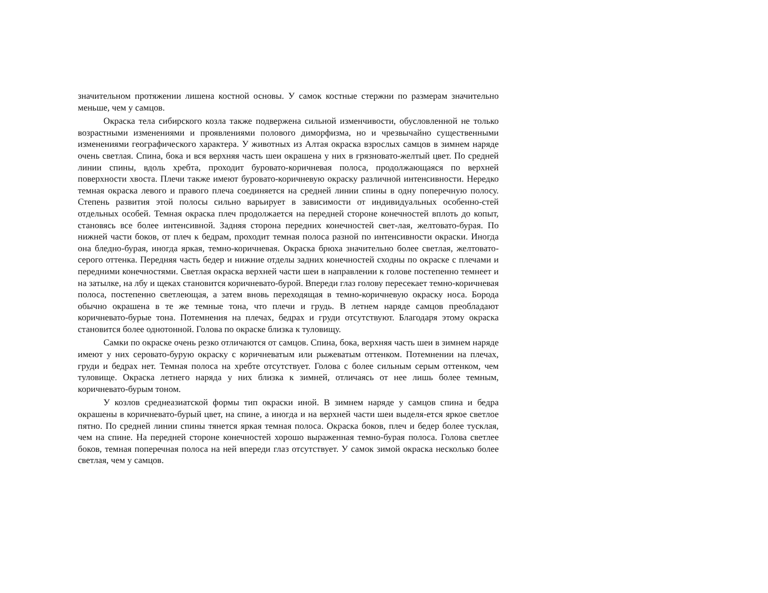значительном протяжении лишена костной основы. У самок костные стержни по размерам значительно меньше, чем у самцов.
Окраска тела сибирского козла также подвержена сильной изменчивости, обусловленной не только возрастными изменениями и проявлениями полового диморфизма, но и чрезвычайно существенными изменениями географического характера. У животных из Алтая окраска взрослых самцов в зимнем наряде очень светлая. Спина, бока и вся верхняя часть шеи окрашена у них в грязновато-желтый цвет. По средней линии спины, вдоль хребта, проходит буровато-коричневая полоса, продолжающаяся по верхней поверхности хвоста. Плечи также имеют буровато-коричневую окраску различной интенсивности. Нередко темная окраска левого и правого плеча соединяется на средней линии спины в одну поперечную полосу. Степень развития этой полосы сильно варьирует в зависимости от индивидуальных особенно-стей отдельных особей. Темная окраска плеч продолжается на передней стороне конечностей вплоть до копыт, становясь все более интенсивной. Задняя сторона передних конечностей свет-лая, желтовато-бурая. По нижней части боков, от плеч к бедрам, проходит темная полоса разной по интенсивности окраски. Иногда она бледно-бурая, иногда яркая, темно-коричневая. Окраска брюха значительно более светлая, желтовато-серого оттенка. Передняя часть бедер и нижние отделы задних конечностей сходны по окраске с плечами и передними конечностями. Светлая окраска верхней части шеи в направлении к голове постепенно темнеет и на затылке, на лбу и щеках становится коричневато-бурой. Впереди глаз голову пересекает темно-коричневая полоса, постепенно светлеющая, а затем вновь переходящая в темно-коричневую окраску носа. Борода обычно окрашена в те же темные тона, что плечи и грудь. В летнем наряде самцов преобладают коричневато-бурые тона. Потемнения на плечах, бедрах и груди отсутствуют. Благодаря этому окраска становится более однотонной. Голова по окраске близка к туловищу.
Самки по окраске очень резко отличаются от самцов. Спина, бока, верхняя часть шеи в зимнем наряде имеют у них серовато-бурую окраску с коричневатым или рыжеватым оттенком. Потемнении на плечах, груди и бедрах нет. Темная полоса на хребте отсутствует. Голова с более сильным серым оттенком, чем туловище. Окраска летнего наряда у них близка к зимней, отличаясь от нее лишь более темным, коричневато-бурым тоном.
У козлов среднеазиатской формы тип окраски иной. В зимнем наряде у самцов спина и бедра окрашены в коричневато-бурый цвет, на спине, а иногда и на верхней части шеи выделя-ется яркое светлое пятно. По средней линии спины тянется яркая темная полоса. Окраска боков, плеч и бедер более тусклая, чем на спине. На передней стороне конечностей хорошо выраженная темно-бурая полоса. Голова светлее боков, темная поперечная полоса на ней впереди глаз отсутствует. У самок зимой окраска несколько более светлая, чем у самцов.